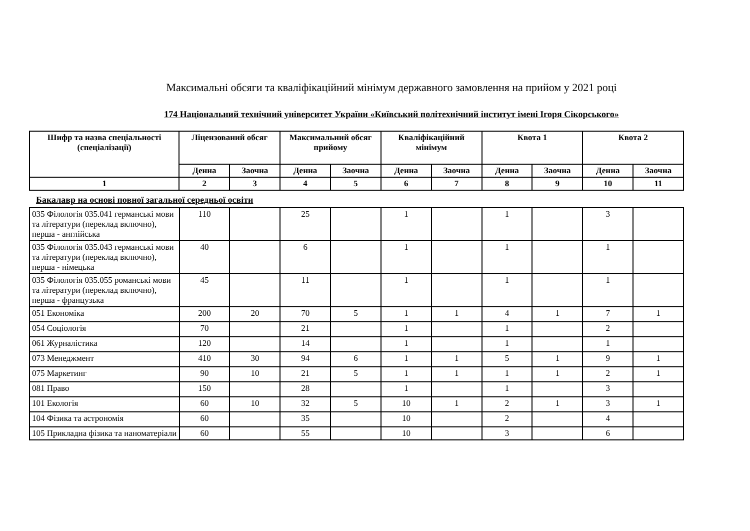Максимальні обсяги та кваліфікаційний мінімум державного замовлення на прийом у 2021 році
174 Національний технічний університет України «Київський політехнічний інститут імені Ігоря Сікорського»
| Шифр та назва спеціальності (спеціалізації) | Ліцензований обсяг | | Максимальний обсяг прийому | | Кваліфікаційний мінімум | | Квота 1 | | Квота 2 | |
| --- | --- | --- | --- | --- | --- | --- | --- | --- | --- | --- |
| | Денна | Заочна | Денна | Заочна | Денна | Заочна | Денна | Заочна | Денна | Заочна |
| 1 | 2 | 3 | 4 | 5 | 6 | 7 | 8 | 9 | 10 | 11 |
Бакалавр на основі повної загальної середньої освіти
| 035 Філологія 035.041 германські мови та літератури (переклад включно), перша - англійська | 110 | | 25 | | 1 | | 1 | | 3 | |
| 035 Філологія 035.043 германські мови та літератури (переклад включно), перша - німецька | 40 | | 6 | | 1 | | 1 | | 1 | |
| 035 Філологія 035.055 романські мови та літератури (переклад включно), перша - французька | 45 | | 11 | | 1 | | 1 | | 1 | |
| 051 Економіка | 200 | 20 | 70 | 5 | 1 | 1 | 4 | 1 | 7 | 1 |
| 054 Соціологія | 70 | | 21 | | 1 | | 1 | | 2 | |
| 061 Журналістика | 120 | | 14 | | 1 | | 1 | | 1 | |
| 073 Менеджмент | 410 | 30 | 94 | 6 | 1 | 1 | 5 | 1 | 9 | 1 |
| 075 Маркетинг | 90 | 10 | 21 | 5 | 1 | 1 | 1 | 1 | 2 | 1 |
| 081 Право | 150 | | 28 | | 1 | | 1 | | 3 | |
| 101 Екологія | 60 | 10 | 32 | 5 | 10 | 1 | 2 | 1 | 3 | 1 |
| 104 Фізика та астрономія | 60 | | 35 | | 10 | | 2 | | 4 | |
| 105 Прикладна фізика та наноматеріали | 60 | | 55 | | 10 | | 3 | | 6 | |